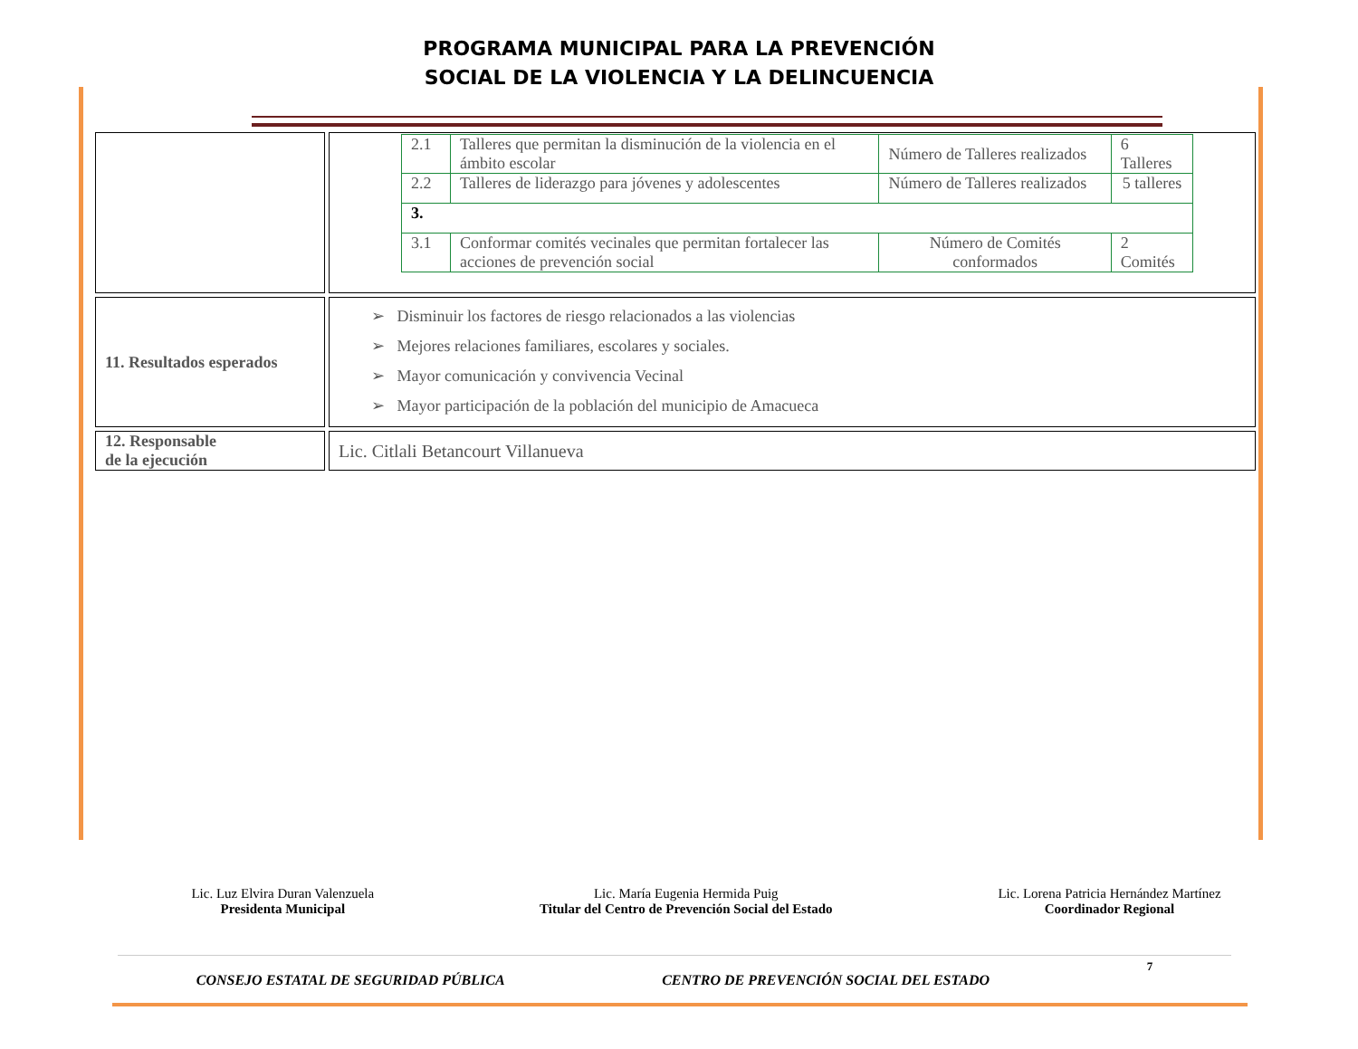PROGRAMA MUNICIPAL PARA LA PREVENCIÓN
SOCIAL DE LA VIOLENCIA Y LA DELINCUENCIA
| | / 2.1 / Talleres que permitan la disminución de la violencia en el ámbito escolar / Número de Talleres realizados / 6 Talleres / / 2.2 / Talleres de liderazgo para jóvenes y adolescentes / Número de Talleres realizados / 5 talleres / / 3. / / / / / 3.1 / Conformar comités vecinales que permitan fortalecer las acciones de prevención social / Número de Comités conformados / 2 Comités / |
| 11. Resultados esperados | ➢ Disminuir los factores de riesgo relacionados a las violencias ➢ Mejores relaciones familiares, escolares y sociales. ➢ Mayor comunicación y convivencia Vecinal ➢ Mayor participación de la población del municipio de Amacueca |
| 12. Responsable de la ejecución | Lic. Citlali Betancourt Villanueva |
Lic. Luz Elvira Duran Valenzuela
Presidenta Municipal
Lic. María Eugenia Hermida Puig
Titular del Centro de Prevención Social del Estado
Lic. Lorena Patricia Hernández Martínez
Coordinador Regional
CONSEJO ESTATAL DE SEGURIDAD PÚBLICA CENTRO DE PREVENCIÓN SOCIAL DEL ESTADO 7